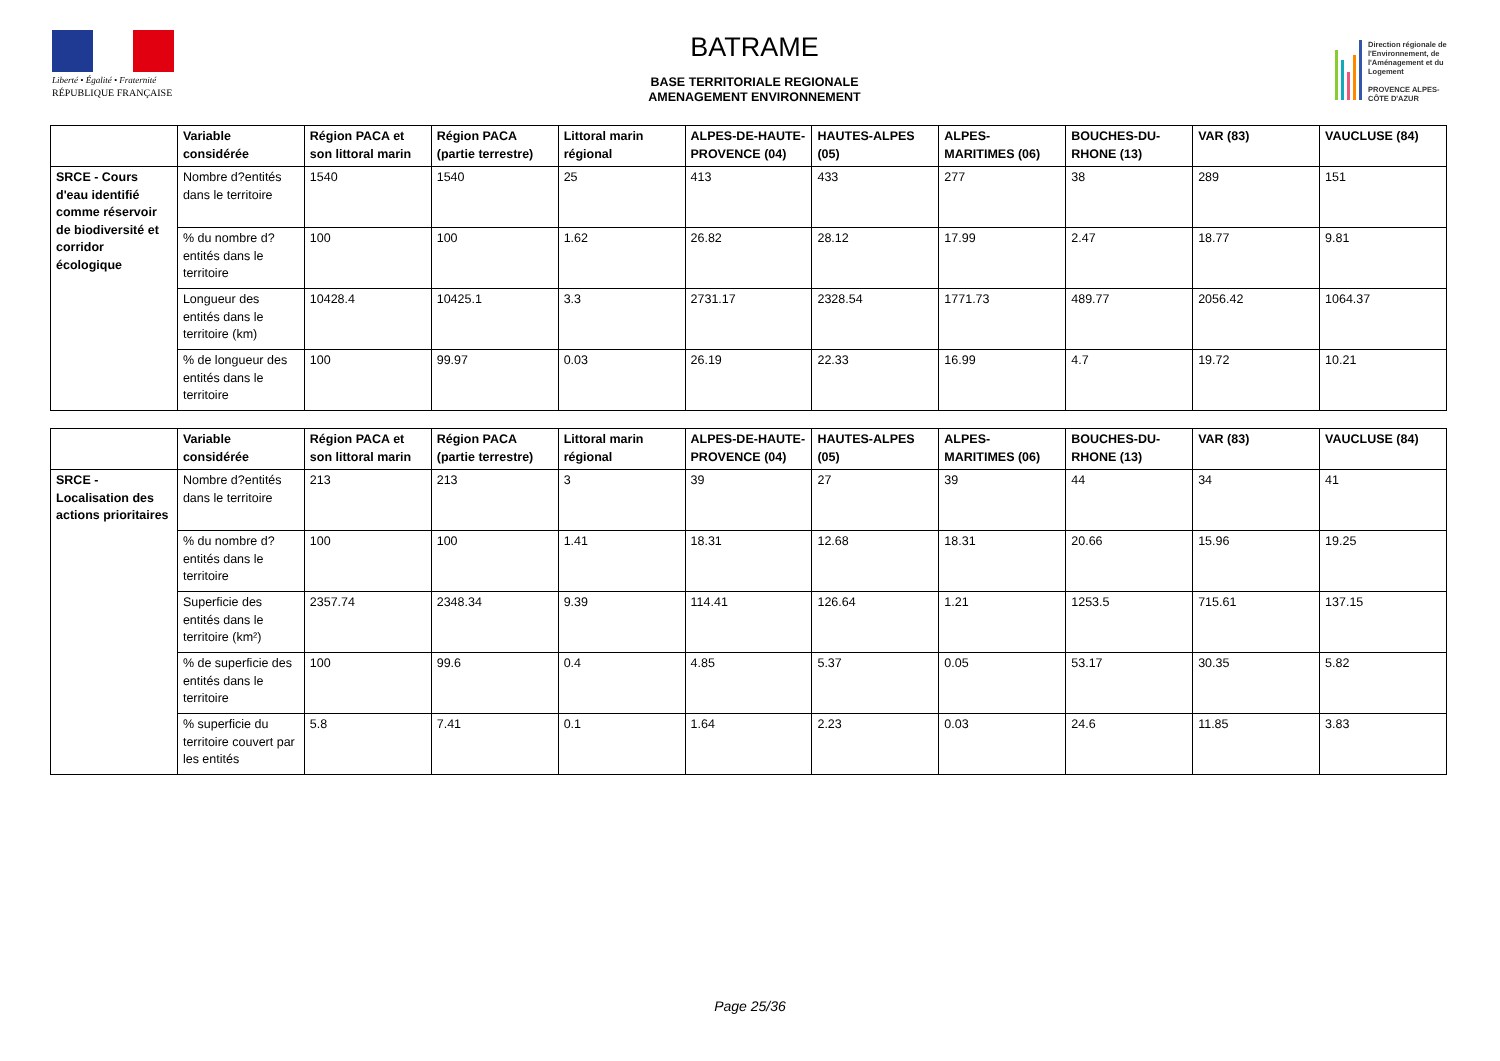Liberté • Égalité • Fraternité
RÉPUBLIQUE FRANÇAISE
BATRAME
BASE TERRITORIALE REGIONALE
AMENAGEMENT ENVIRONNEMENT
Direction régionale de l'Environnement, de l'Aménagement et du Logement
PROVENCE ALPES-CÔTE D'AZUR
| | Variable considérée | Région PACA et son littoral marin | Région PACA (partie terrestre) | Littoral marin régional | ALPES-DE-HAUTE-PROVENCE (04) | HAUTES-ALPES (05) | ALPES-MARITIMES (06) | BOUCHES-DU-RHONE (13) | VAR (83) | VAUCLUSE (84) |
| --- | --- | --- | --- | --- | --- | --- | --- | --- | --- | --- |
| SRCE - Cours d'eau identifié comme réservoir de biodiversité et corridor écologique | Nombre d?entités dans le territoire | 1540 | 1540 | 25 | 413 | 433 | 277 | 38 | 289 | 151 |
| | % du nombre d?entités dans le territoire | 100 | 100 | 1.62 | 26.82 | 28.12 | 17.99 | 2.47 | 18.77 | 9.81 |
| | Longueur des entités dans le territoire (km) | 10428.4 | 10425.1 | 3.3 | 2731.17 | 2328.54 | 1771.73 | 489.77 | 2056.42 | 1064.37 |
| | % de longueur des entités dans le territoire | 100 | 99.97 | 0.03 | 26.19 | 22.33 | 16.99 | 4.7 | 19.72 | 10.21 |
| | Variable considérée | Région PACA et son littoral marin | Région PACA (partie terrestre) | Littoral marin régional | ALPES-DE-HAUTE-PROVENCE (04) | HAUTES-ALPES (05) | ALPES-MARITIMES (06) | BOUCHES-DU-RHONE (13) | VAR (83) | VAUCLUSE (84) |
| --- | --- | --- | --- | --- | --- | --- | --- | --- | --- | --- |
| SRCE - Localisation des actions prioritaires | Nombre d?entités dans le territoire | 213 | 213 | 3 | 39 | 27 | 39 | 44 | 34 | 41 |
| | % du nombre d?entités dans le territoire | 100 | 100 | 1.41 | 18.31 | 12.68 | 18.31 | 20.66 | 15.96 | 19.25 |
| | Superficie des entités dans le territoire (km²) | 2357.74 | 2348.34 | 9.39 | 114.41 | 126.64 | 1.21 | 1253.5 | 715.61 | 137.15 |
| | % de superficie des entités dans le territoire | 100 | 99.6 | 0.4 | 4.85 | 5.37 | 0.05 | 53.17 | 30.35 | 5.82 |
| | % superficie du territoire couvert par les entités | 5.8 | 7.41 | 0.1 | 1.64 | 2.23 | 0.03 | 24.6 | 11.85 | 3.83 |
Page 25/36